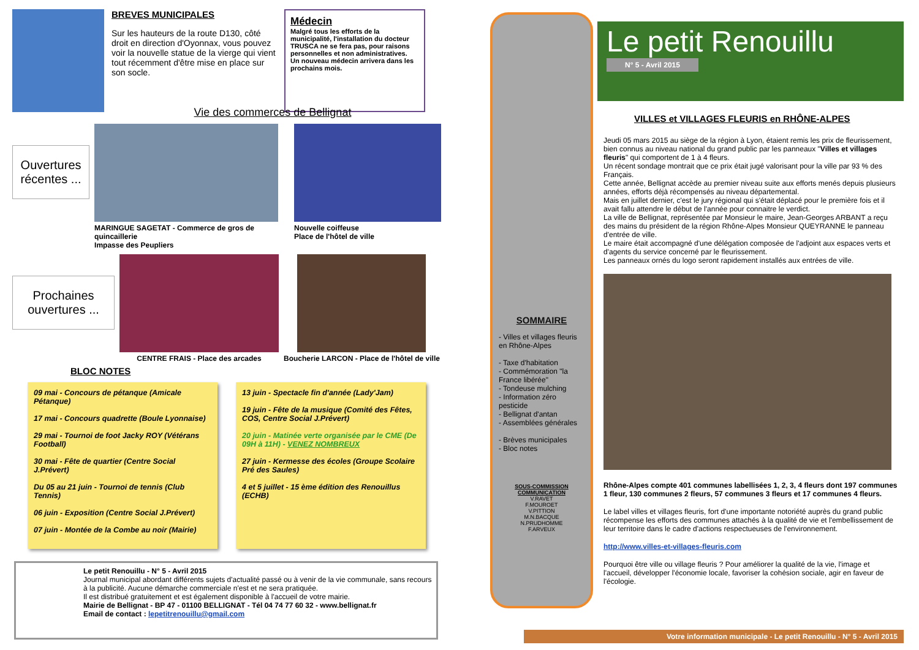BREVES MUNICIPALES
Sur les hauteurs de la route D130, côté droit en direction d'Oyonnax, vous pouvez voir la nouvelle statue de la vierge qui vient tout récemment d'être mise en place sur son socle.
Médecin
Malgré tous les efforts de la municipalité, l'installation du docteur TRUSCA ne se fera pas, pour raisons personnelles et non administratives.
Un nouveau médecin arrivera dans les prochains mois.
Vie des commerces de Bellignat
Ouvertures récentes ...
MARINGUE SAGETAT - Commerce de gros de quincaillerie
Impasse des Peupliers
Nouvelle coiffeuse
Place de l'hôtel de ville
Prochaines ouvertures ...
CENTRE FRAIS - Place des arcades
Boucherie LARCON - Place de l'hôtel de ville
BLOC NOTES
09 mai - Concours de pétanque (Amicale Pétanque)
17 mai - Concours quadrette (Boule Lyonnaise)
29 mai - Tournoi de foot Jacky ROY (Vétérans Football)
30 mai - Fête de quartier (Centre Social J.Prévert)
Du 05 au 21 juin - Tournoi de tennis (Club Tennis)
06 juin - Exposition (Centre Social J.Prévert)
07 juin - Montée de la Combe au noir (Mairie)
13 juin - Spectacle fin d'année (Lady'Jam)
19 juin - Fête de la musique (Comité des Fêtes, COS, Centre Social J.Prévert)
20 juin - Matinée verte organisée par le CME (De 09H à 11H) - VENEZ NOMBREUX
27 juin - Kermesse des écoles (Groupe Scolaire Pré des Saules)
4 et 5 juillet - 15 ème édition des Renouillus (ECHB)
Le petit Renouillu - N° 5 - Avril 2015
Journal municipal abordant différents sujets d'actualité passé ou à venir de la vie communale, sans recours à la publicité. Aucune démarche commerciale n'est et ne sera pratiquée.
Il est distribué gratuitement et est également disponible à l'accueil de votre mairie.
Mairie de Bellignat - BP 47 - 01100 BELLIGNAT - Tél 04 74 77 60 32 - www.bellignat.fr
Email de contact : lepetitrenouillu@gmail.com
SOMMAIRE
- Villes et villages fleuris en Rhône-Alpes
- Taxe d'habitation
- Commémoration "la France libérée"
- Tondeuse mulching
- Information zéro pesticide
- Bellignat d'antan
- Assemblées générales
- Brèves municipales
- Bloc notes
SOUS-COMMISSION COMMUNICATION
V.RAVET
F.MOUROET
V.PITTION
M.N.BACQUE
N.PRUDHOMME
F.ARVEUX
Le petit Renouillu
N° 5 - Avril 2015
VILLES et VILLAGES FLEURIS en RHÔNE-ALPES
Jeudi 05 mars 2015 au siège de la région à Lyon, étaient remis les prix de fleurissement, bien connus au niveau national du grand public par les panneaux "Villes et villages fleuris" qui comportent de 1 à 4 fleurs.
Un récent sondage montrait que ce prix était jugé valorisant pour la ville par 93 % des Français.
Cette année, Bellignat accède au premier niveau suite aux efforts menés depuis plusieurs années, efforts déjà récompensés au niveau départemental.
Mais en juillet dernier, c'est le jury régional qui s'était déplacé pour le première fois et il avait fallu attendre le début de l'année pour connaitre le verdict.
La ville de Bellignat, représentée par Monsieur le maire, Jean-Georges ARBANT a reçu des mains du président de la région Rhône-Alpes Monsieur QUEYRANNE le panneau d'entrée de ville.
Le maire était accompagné d'une délégation composée de l'adjoint aux espaces verts et d'agents du service concerné par le fleurissement.
Les panneaux ornés du logo seront rapidement installés aux entrées de ville.
Rhône-Alpes compte 401 communes labellisées 1, 2, 3, 4 fleurs dont 197 communes 1 fleur, 130 communes 2 fleurs, 57 communes 3 fleurs et 17 communes 4 fleurs.
Le label villes et villages fleuris, fort d'une importante notoriété auprès du grand public récompense les efforts des communes attachés à la qualité de vie et l'embellissement de leur territoire dans le cadre d'actions respectueuses de l'environnement.
http://www.villes-et-villages-fleuris.com
Pourquoi être ville ou village fleuris ? Pour améliorer la qualité de la vie, l'image et l'accueil, développer l'économie locale, favoriser la cohésion sociale, agir en faveur de l'écologie.
Votre information municipale - Le petit Renouillu - N° 5 - Avril 2015